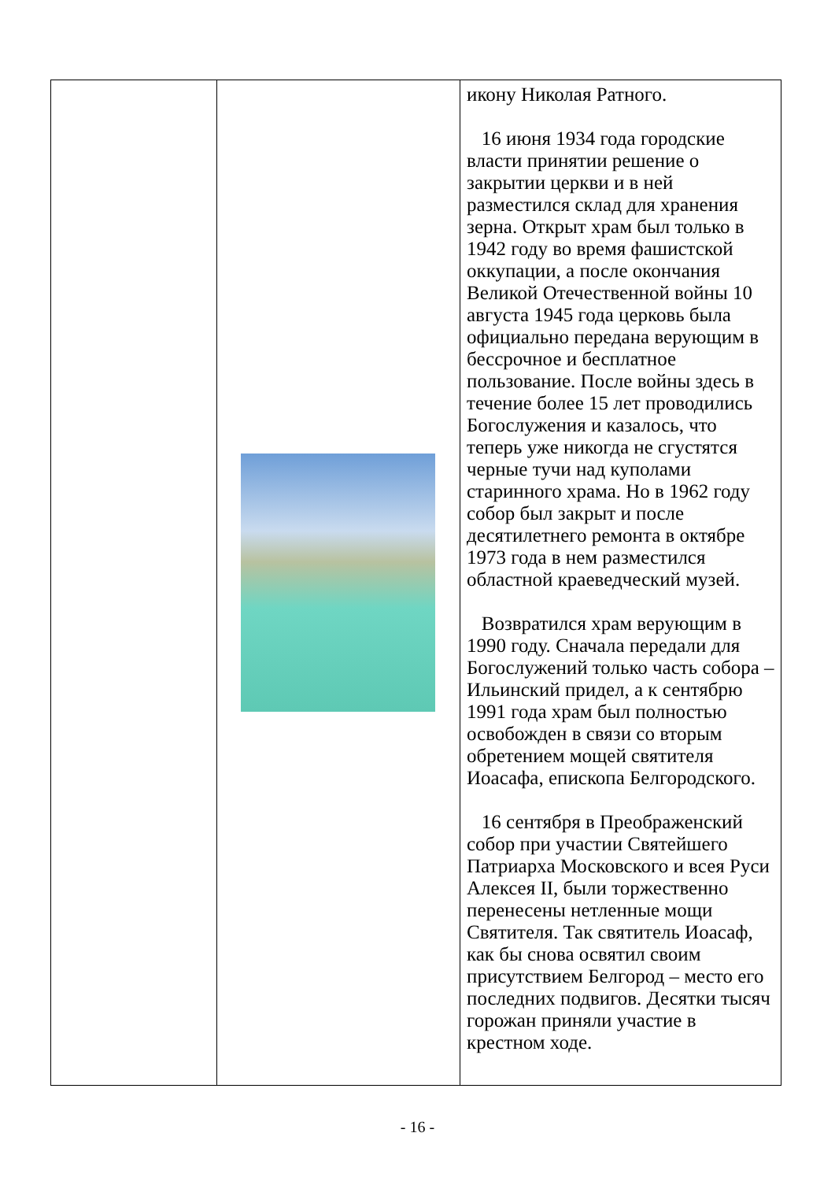| | | икону Николая Ратного. 16 июня 1934 года городские власти принятии решение о закрытии церкви и в ней разместился склад для хранения зерна. Открыт храм был только в 1942 году во время фашистской оккупации, а после окончания Великой Отечественной войны 10 августа 1945 года церковь была официально передана верующим в бессрочное и бесплатное пользование. После войны здесь в течение более 15 лет проводились Богослужения и казалось, что теперь уже никогда не сгустятся черные тучи над куполами старинного храма. Но в 1962 году собор был закрыт и после десятилетнего ремонта в октябре 1973 года в нем разместился областной краеведческий музей. Возвратился храм верующим в 1990 году. Сначала передали для Богослужений только часть собора – Ильинский придел, а к сентябрю 1991 года храм был полностью освобожден в связи со вторым обретением мощей святителя Иоасафа, епископа Белгородского. 16 сентября в Преображенский собор при участии Святейшего Патриарха Московского и всея Руси Алексея II, были торжественно перенесены нетленные мощи Святителя. Так святитель Иоасаф, как бы снова освятил своим присутствием Белгород – место его последних подвигов. Десятки тысяч горожан приняли участие в крестном ходе. |
- 16 -